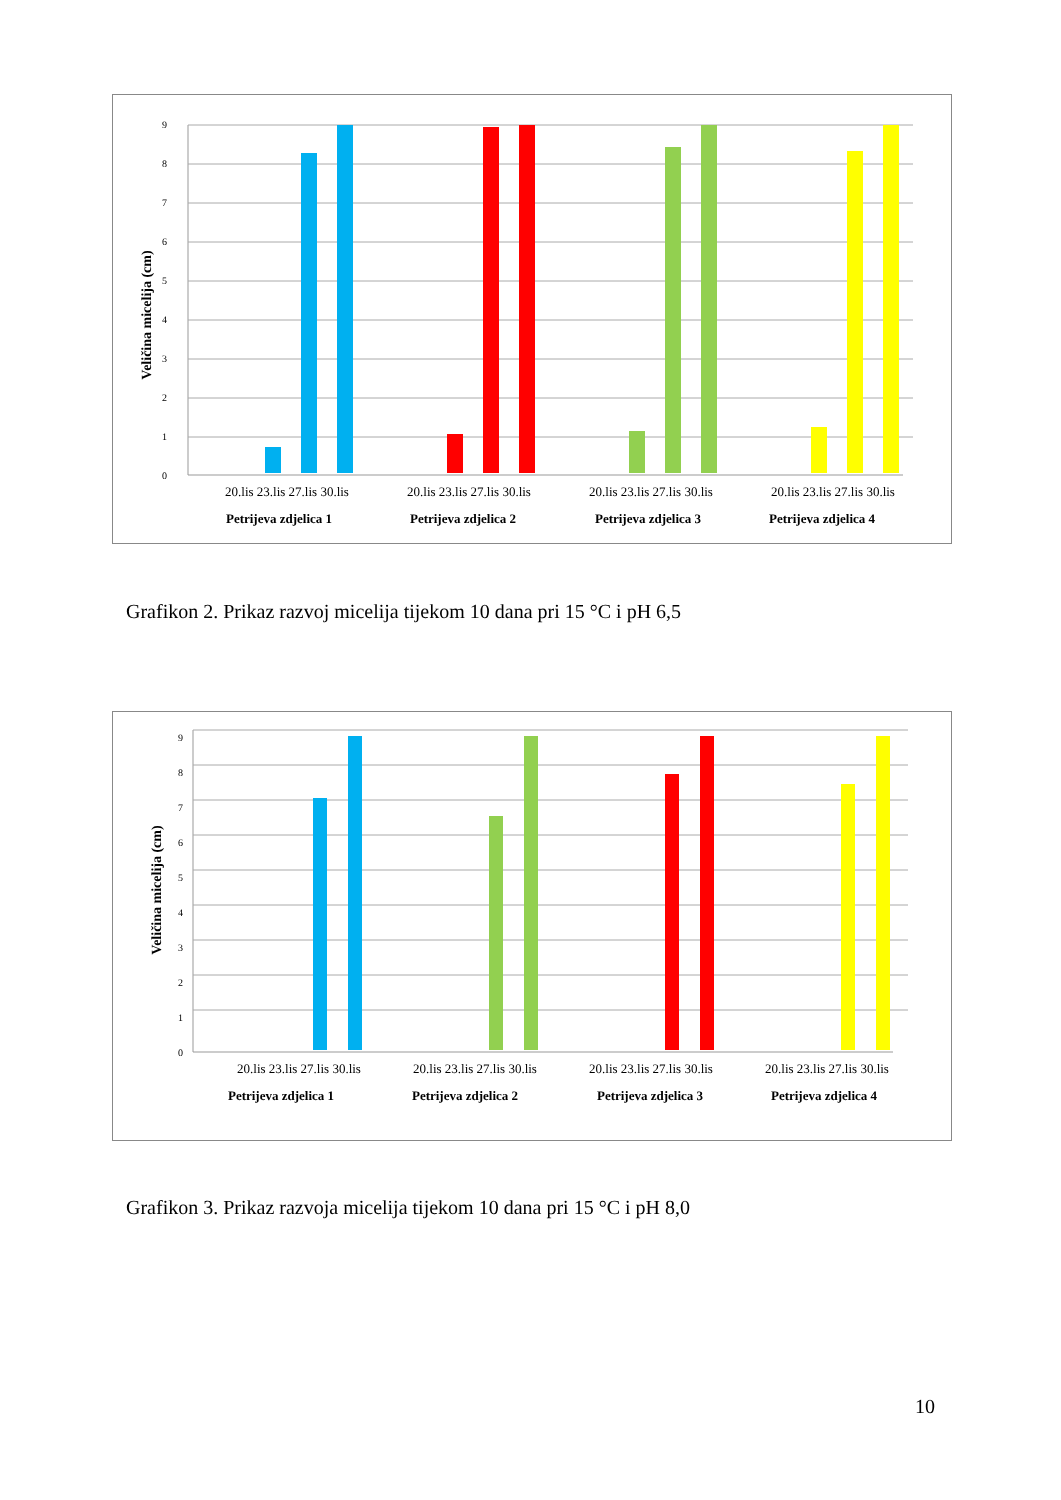0
1
2
3
4
5
6
7
8
9
Veličina micelija (cm)
20.lis 23.lis 27.lis 30.lis
20.lis 23.lis 27.lis 30.lis
20.lis 23.lis 27.lis 30.lis
20.lis 23.lis 27.lis 30.lis
Petrijeva zdjelica 1
Petrijeva zdjelica 2
Petrijeva zdjelica 3
Petrijeva zdjelica 4
Grafikon 2. Prikaz razvoj micelija tijekom 10 dana pri 15 °C i pH 6,5
0
1
2
3
4
5
6
7
8
9
Veličina micelija (cm)
20.lis 23.lis 27.lis 30.lis
20.lis 23.lis 27.lis 30.lis
20.lis 23.lis 27.lis 30.lis
20.lis 23.lis 27.lis 30.lis
Petrijeva zdjelica 1
Petrijeva zdjelica 2
Petrijeva zdjelica 3
Petrijeva zdjelica 4
Grafikon 3. Prikaz razvoja micelija tijekom 10 dana pri 15 °C i pH 8,0
10